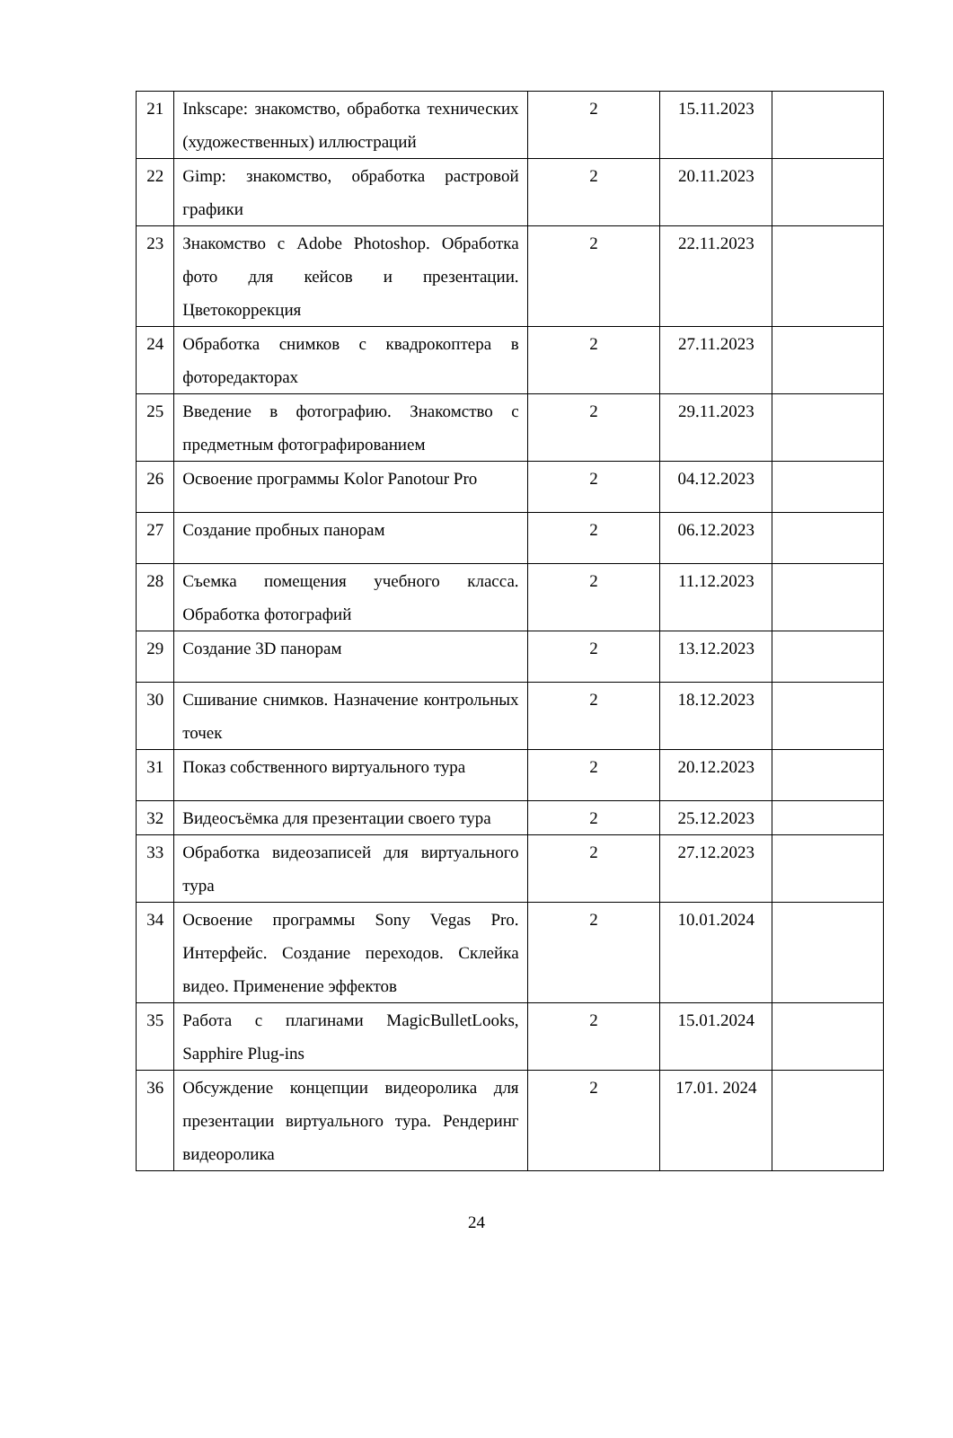| 21 | Inkscape: знакомство, обработка технических (художественных) иллюстраций | 2 | 15.11.2023 | |
| 22 | Gimp: знакомство, обработка растровой графики | 2 | 20.11.2023 | |
| 23 | Знакомство с Adobe Photoshop. Обработка фото для кейсов и презентации. Цветокоррекция | 2 | 22.11.2023 | |
| 24 | Обработка снимков с квадрокоптера в фоторедакторах | 2 | 27.11.2023 | |
| 25 | Введение в фотографию. Знакомство с предметным фотографированием | 2 | 29.11.2023 | |
| 26 | Освоение программы Kolor Panotour Pro | 2 | 04.12.2023 | |
| 27 | Создание пробных панорам | 2 | 06.12.2023 | |
| 28 | Съемка помещения учебного класса. Обработка фотографий | 2 | 11.12.2023 | |
| 29 | Создание 3D панорам | 2 | 13.12.2023 | |
| 30 | Сшивание снимков. Назначение контрольных точек | 2 | 18.12.2023 | |
| 31 | Показ собственного виртуального тура | 2 | 20.12.2023 | |
| 32 | Видеосъёмка для презентации своего тура | 2 | 25.12.2023 | |
| 33 | Обработка видеозаписей для виртуального тура | 2 | 27.12.2023 | |
| 34 | Освоение программы Sony Vegas Pro. Интерфейс. Создание переходов. Склейка видео. Применение эффектов | 2 | 10.01.2024 | |
| 35 | Работа с плагинами MagicBulletLooks, Sapphire Plug-ins | 2 | 15.01.2024 | |
| 36 | Обсуждение концепции видеоролика для презентации виртуального тура. Рендеринг видеоролика | 2 | 17.01. 2024 | |
24